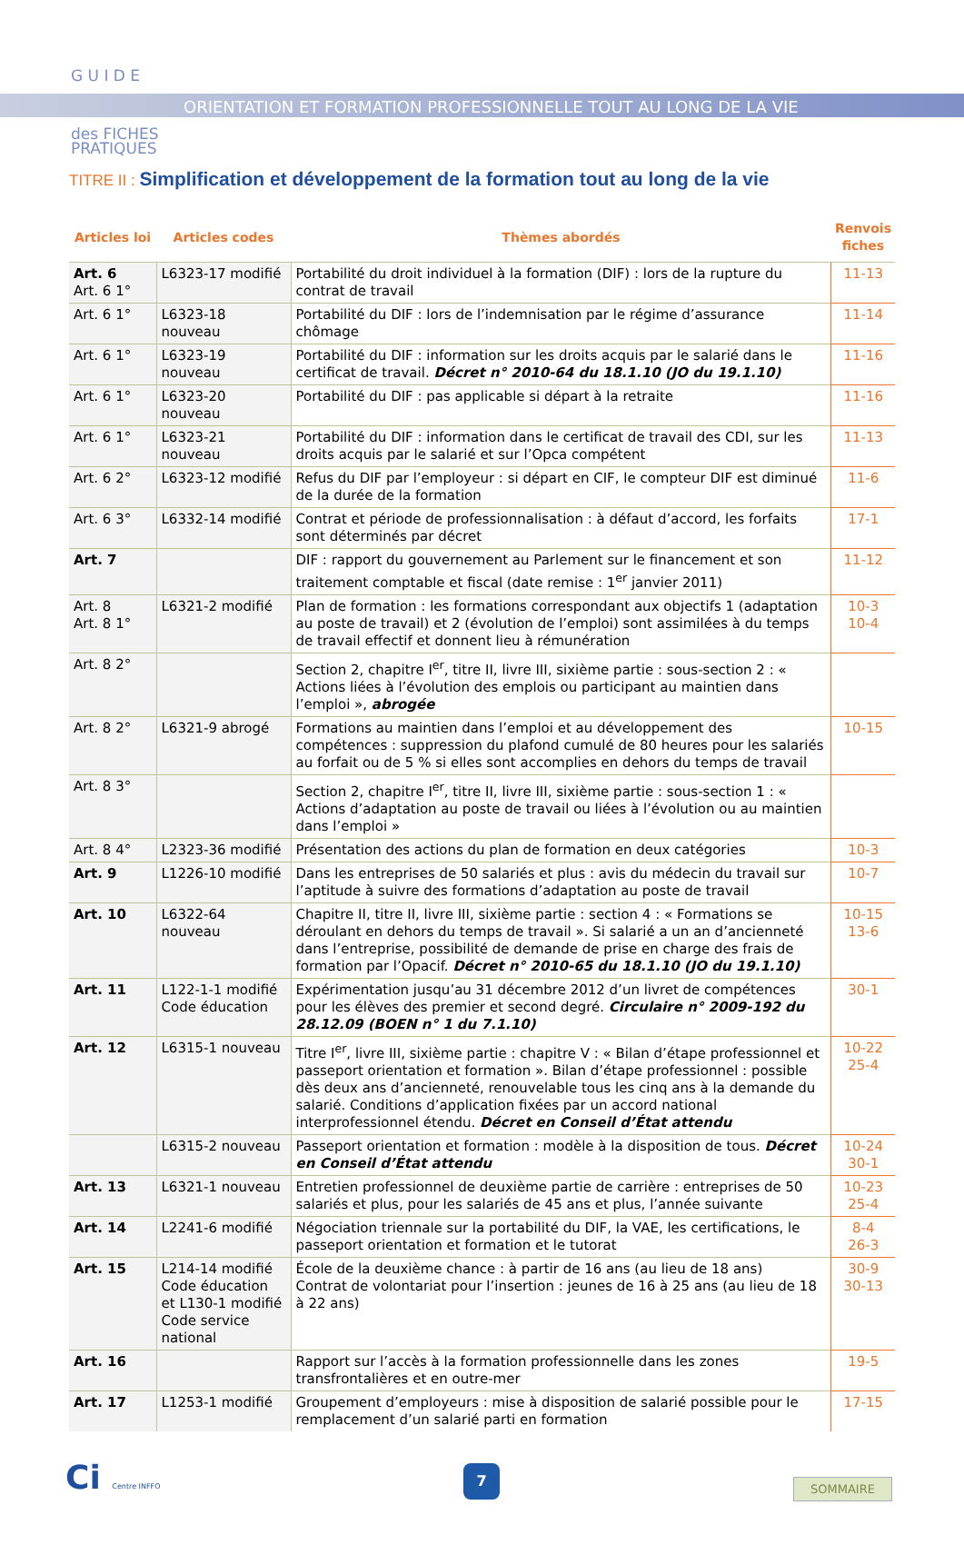G U I D E
des FICHES
PRATIQUES
ORIENTATION ET FORMATION PROFESSIONNELLE TOUT AU LONG DE LA VIE
TITRE II : Simplification et développement de la formation tout au long de la vie
| Articles loi | Articles codes | Thèmes abordés | Renvois fiches |
| --- | --- | --- | --- |
| Art. 6 Art. 6 1° | L6323-17 modifié | Portabilité du droit individuel à la formation (DIF) : lors de la rupture du contrat de travail | 11-13 |
| Art. 6 1° | L6323-18 nouveau | Portabilité du DIF : lors de l’indemnisation par le régime d’assurance chômage | 11-14 |
| Art. 6 1° | L6323-19 nouveau | Portabilité du DIF : information sur les droits acquis par le salarié dans le certificat de travail. Décret n° 2010-64 du 18.1.10 (JO du 19.1.10) | 11-16 |
| Art. 6 1° | L6323-20 nouveau | Portabilité du DIF : pas applicable si départ à la retraite | 11-16 |
| Art. 6 1° | L6323-21 nouveau | Portabilité du DIF : information dans le certificat de travail des CDI, sur les droits acquis par le salarié et sur l’Opca compétent | 11-13 |
| Art. 6 2° | L6323-12 modifié | Refus du DIF par l’employeur : si départ en CIF, le compteur DIF est diminué de la durée de la formation | 11-6 |
| Art. 6 3° | L6332-14 modifié | Contrat et période de professionnalisation : à défaut d’accord, les forfaits sont déterminés par décret | 17-1 |
| Art. 7 | | DIF : rapport du gouvernement au Parlement sur le financement et son traitement comptable et fiscal (date remise : 1<sup>er</sup> janvier 2011) | 11-12 |
| Art. 8 Art. 8 1° | L6321-2 modifié | Plan de formation : les formations correspondant aux objectifs 1 (adaptation au poste de travail) et 2 (évolution de l’emploi) sont assimilées à du temps de travail effectif et donnent lieu à rémunération | 10-3 10-4 |
| Art. 8 2° | | Section 2, chapitre I<sup>er</sup>, titre II, livre III, sixième partie : sous-section 2 : « Actions liées à l’évolution des emplois ou participant au maintien dans l’emploi », abrogée | |
| Art. 8 2° | L6321-9 abrogé | Formations au maintien dans l’emploi et au développement des compétences : suppression du plafond cumulé de 80 heures pour les salariés au forfait ou de 5 % si elles sont accomplies en dehors du temps de travail | 10-15 |
| Art. 8 3° | | Section 2, chapitre I<sup>er</sup>, titre II, livre III, sixième partie : sous-section 1 : « Actions d’adaptation au poste de travail ou liées à l’évolution ou au maintien dans l’emploi » | |
| Art. 8 4° | L2323-36 modifié | Présentation des actions du plan de formation en deux catégories | 10-3 |
| Art. 9 | L1226-10 modifié | Dans les entreprises de 50 salariés et plus : avis du médecin du travail sur l’aptitude à suivre des formations d’adaptation au poste de travail | 10-7 |
| Art. 10 | L6322-64 nouveau | Chapitre II, titre II, livre III, sixième partie : section 4 : « Formations se déroulant en dehors du temps de travail ». Si salarié a un an d’ancienneté dans l’entreprise, possibilité de demande de prise en charge des frais de formation par l’Opacif. Décret n° 2010-65 du 18.1.10 (JO du 19.1.10) | 10-15 13-6 |
| Art. 11 | L122-1-1 modifié Code éducation | Expérimentation jusqu’au 31 décembre 2012 d’un livret de compétences pour les élèves des premier et second degré. Circulaire n° 2009-192 du 28.12.09 (BOEN n° 1 du 7.1.10) | 30-1 |
| Art. 12 | L6315-1 nouveau | Titre I<sup>er</sup>, livre III, sixième partie : chapitre V : « Bilan d’étape professionnel et passeport orientation et formation ». Bilan d’étape professionnel : possible dès deux ans d’ancienneté, renouvelable tous les cinq ans à la demande du salarié. Conditions d’application fixées par un accord national interprofessionnel étendu. Décret en Conseil d’État attendu | 10-22 25-4 |
| | L6315-2 nouveau | Passeport orientation et formation : modèle à la disposition de tous. Décret en Conseil d’État attendu | 10-24 30-1 |
| Art. 13 | L6321-1 nouveau | Entretien professionnel de deuxième partie de carrière : entreprises de 50 salariés et plus, pour les salariés de 45 ans et plus, l’année suivante | 10-23 25-4 |
| Art. 14 | L2241-6 modifié | Négociation triennale sur la portabilité du DIF, la VAE, les certifications, le passeport orientation et formation et le tutorat | 8-4 26-3 |
| Art. 15 | L214-14 modifié Code éducation et L130-1 modifié Code service national | École de la deuxième chance : à partir de 16 ans (au lieu de 18 ans) Contrat de volontariat pour l’insertion : jeunes de 16 à 25 ans (au lieu de 18 à 22 ans) | 30-9 30-13 |
| Art. 16 | | Rapport sur l’accès à la formation professionnelle dans les zones transfrontalières et en outre-mer | 19-5 |
| Art. 17 | L1253-1 modifié | Groupement d’employeurs : mise à disposition de salarié possible pour le remplacement d’un salarié parti en formation | 17-15 |
Ci Centre INFFO 7
SOMMAIRE